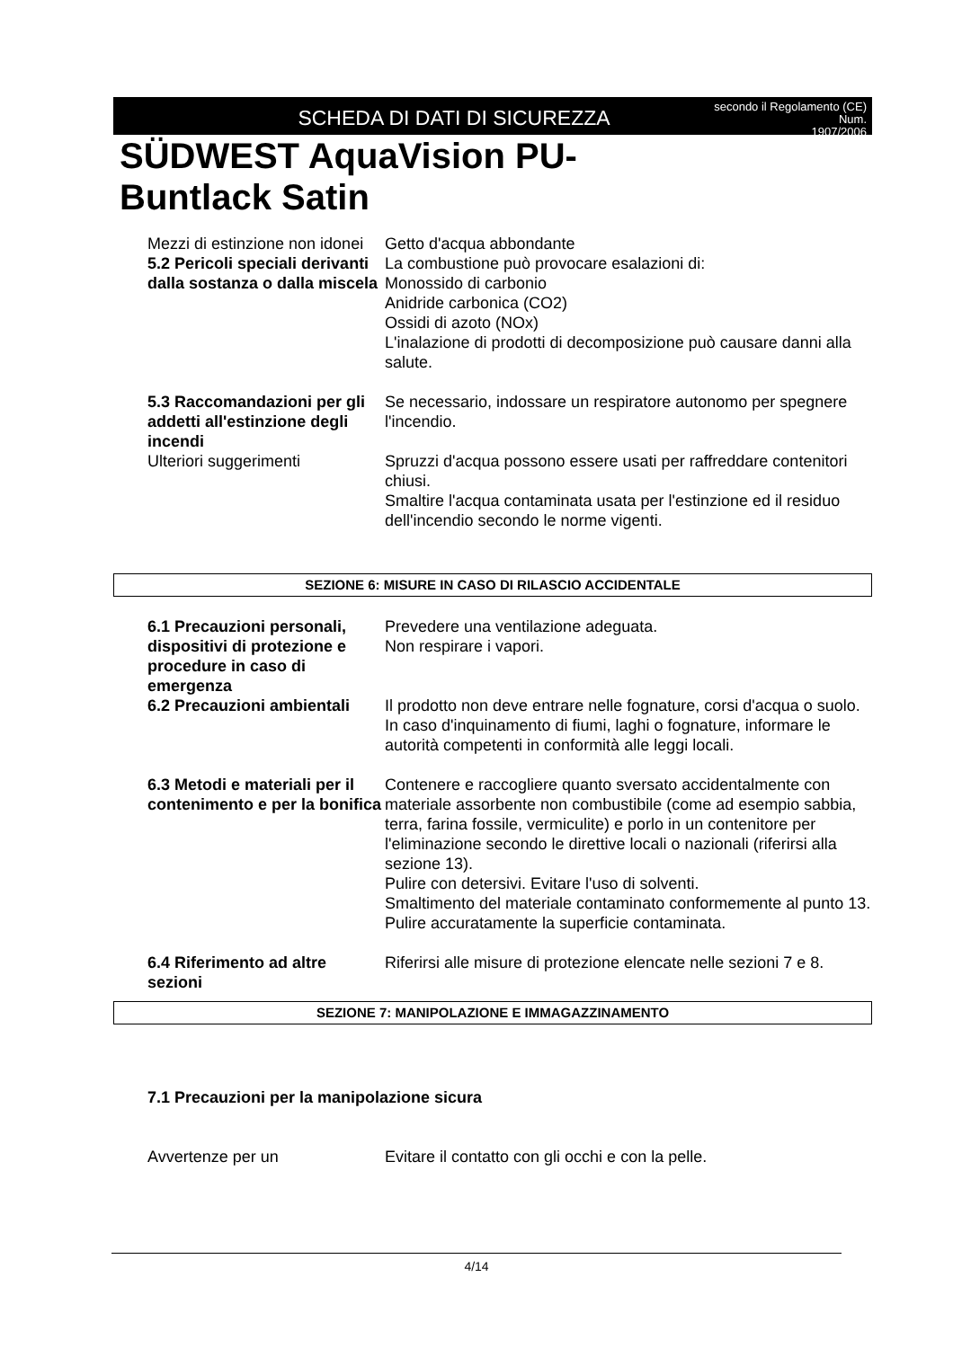SCHEDA DI DATI DI SICUREZZA
secondo il Regolamento (CE) Num.
1907/2006
SÜDWEST AquaVision PU-
Buntlack Satin
| Mezzi di estinzione non idonei | Getto d'acqua abbondante |
| 5.2 Pericoli speciali derivanti dalla sostanza o dalla miscela | La combustione può provocare esalazioni di: Monossido di carbonio Anidride carbonica (CO2) Ossidi di azoto (NOx) L'inalazione di prodotti di decomposizione può causare danni alla salute. |
| 5.3 Raccomandazioni per gli addetti all'estinzione degli incendi | Se necessario, indossare un respiratore autonomo per spegnere l'incendio. |
| Ulteriori suggerimenti | Spruzzi d'acqua possono essere usati per raffreddare contenitori chiusi. Smaltire l'acqua contaminata usata per l'estinzione ed il residuo dell'incendio secondo le norme vigenti. |
SEZIONE 6: MISURE IN CASO DI RILASCIO ACCIDENTALE
| 6.1 Precauzioni personali, dispositivi di protezione e procedure in caso di emergenza | Prevedere una ventilazione adeguata. Non respirare i vapori. |
| 6.2 Precauzioni ambientali | Il prodotto non deve entrare nelle fognature, corsi d'acqua o suolo. In caso d'inquinamento di fiumi, laghi o fognature, informare le autorità competenti in conformità alle leggi locali. |
| 6.3 Metodi e materiali per il contenimento e per la bonifica | Contenere e raccogliere quanto sversato accidentalmente con materiale assorbente non combustibile (come ad esempio sabbia, terra, farina fossile, vermiculite) e porlo in un contenitore per l'eliminazione secondo le direttive locali o nazionali (riferirsi alla sezione 13). Pulire con detersivi. Evitare l'uso di solventi. Smaltimento del materiale contaminato conformemente al punto 13. Pulire accuratamente la superficie contaminata. |
| 6.4 Riferimento ad altre sezioni | Riferirsi alle misure di protezione elencate nelle sezioni 7 e 8. |
SEZIONE 7: MANIPOLAZIONE E IMMAGAZZINAMENTO
7.1 Precauzioni per la manipolazione sicura
| Avvertenze per un | Evitare il contatto con gli occhi e con la pelle. |
4/14